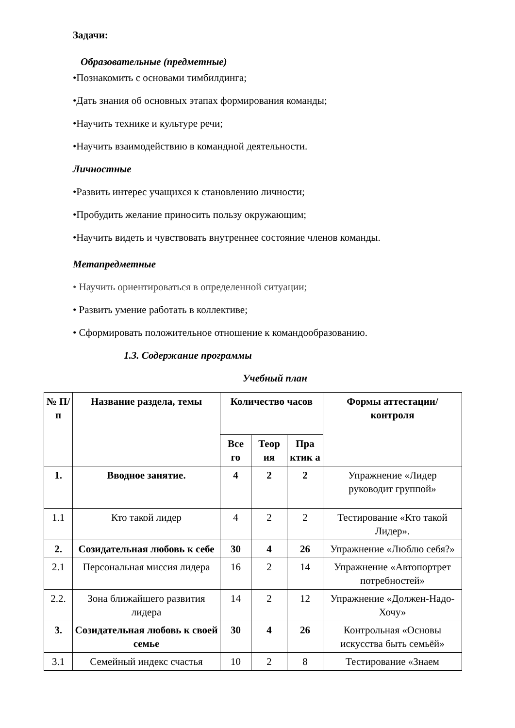Задачи:
Образовательные (предметные)
•Познакомить с основами тимбилдинга;
•Дать знания об основных этапах формирования команды;
•Научить технике и культуре речи;
•Научить взаимодействию в командной деятельности.
Личностные
•Развить интерес учащихся к становлению личности;
•Пробудить желание приносить пользу окружающим;
•Научить видеть и чувствовать внутреннее состояние членов команды.
Метапредметные
• Научить ориентироваться в определенной ситуации;
• Развить умение работать в коллективе;
• Сформировать положительное отношение к командообразованию.
1.3. Содержание программы
Учебный план
| № П/п | Название раздела, темы | Количество часов | | | Формы аттестации/ контроля |
| --- | --- | --- | --- | --- | --- |
| | | Все го | Теор ия | Пра ктик а | |
| 1. | Вводное занятие. | 4 | 2 | 2 | Упражнение «Лидер руководит группой» |
| 1.1 | Кто такой лидер | 4 | 2 | 2 | Тестирование «Кто такой Лидер». |
| 2. | Созидательная любовь к себе | 30 | 4 | 26 | Упражнение «Люблю себя?» |
| 2.1 | Персональная миссия лидера | 16 | 2 | 14 | Упражнение «Автопортрет потребностей» |
| 2.2. | Зона ближайшего развития лидера | 14 | 2 | 12 | Упражнение «Должен-Надо-Хочу» |
| 3. | Созидательная любовь к своей семье | 30 | 4 | 26 | Контрольная «Основы искусства быть семьёй» |
| 3.1 | Семейный индекс счастья | 10 | 2 | 8 | Тестирование «Знаем |